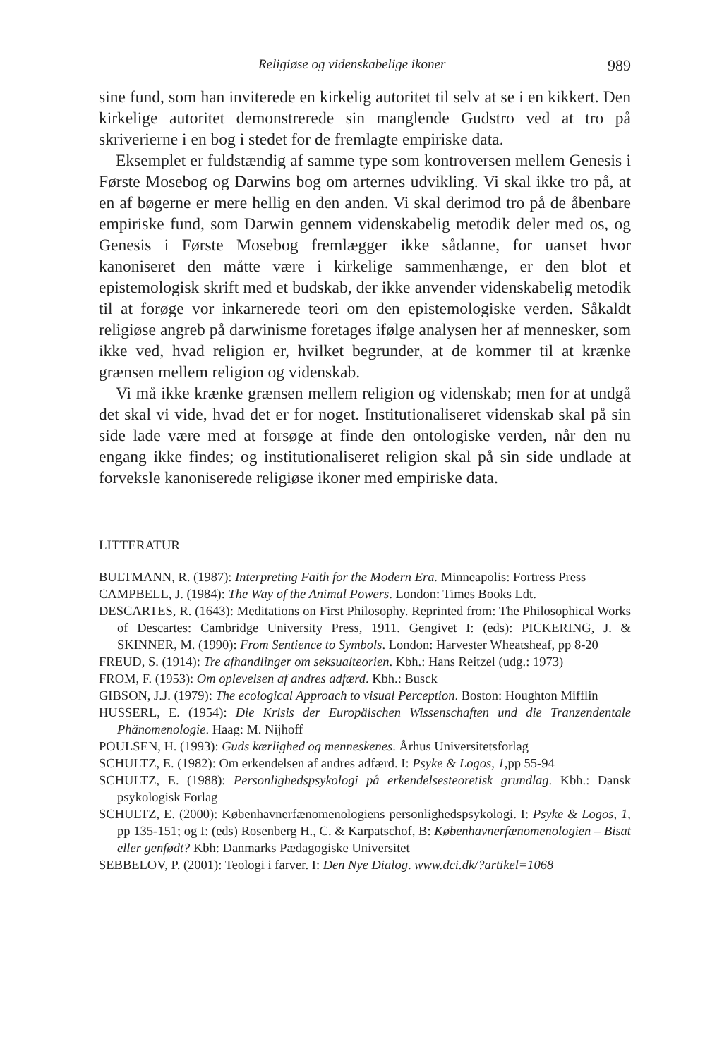Religiøse og videnskabelige ikoner 989
sine fund, som han inviterede en kirkelig autoritet til selv at se i en kikkert. Den kirkelige autoritet demonstrerede sin manglende Gudstro ved at tro på skriverierne i en bog i stedet for de fremlagte empiriske data.
Eksemplet er fuldstændig af samme type som kontroversen mellem Genesis i Første Mosebog og Darwins bog om arternes udvikling. Vi skal ikke tro på, at en af bøgerne er mere hellig en den anden. Vi skal derimod tro på de åbenbare empiriske fund, som Darwin gennem videnskabelig metodik deler med os, og Genesis i Første Mosebog fremlægger ikke sådanne, for uanset hvor kanoniseret den måtte være i kirkelige sammenhænge, er den blot et epistemologisk skrift med et budskab, der ikke anvender videnskabelig metodik til at forøge vor inkarnerede teori om den epistemologiske verden. Såkaldt religiøse angreb på darwinisme foretages ifølge analysen her af mennesker, som ikke ved, hvad religion er, hvilket begrunder, at de kommer til at krænke grænsen mellem religion og videnskab.
Vi må ikke krænke grænsen mellem religion og videnskab; men for at undgå det skal vi vide, hvad det er for noget. Institutionaliseret videnskab skal på sin side lade være med at forsøge at finde den ontologiske verden, når den nu engang ikke findes; og institutionaliseret religion skal på sin side undlade at forveksle kanoniserede religiøse ikoner med empiriske data.
LITTERATUR
BULTMANN, R. (1987): Interpreting Faith for the Modern Era. Minneapolis: Fortress Press
CAMPBELL, J. (1984): The Way of the Animal Powers. London: Times Books Ldt.
DESCARTES, R. (1643): Meditations on First Philosophy. Reprinted from: The Philosophical Works of Descartes: Cambridge University Press, 1911. Gengivet I: (eds): PICKERING, J. & SKINNER, M. (1990): From Sentience to Symbols. London: Harvester Wheatsheaf, pp 8-20
FREUD, S. (1914): Tre afhandlinger om seksualteorien. Kbh.: Hans Reitzel (udg.: 1973)
FROM, F. (1953): Om oplevelsen af andres adfærd. Kbh.: Busck
GIBSON, J.J. (1979): The ecological Approach to visual Perception. Boston: Houghton Mifflin
HUSSERL, E. (1954): Die Krisis der Europäischen Wissenschaften und die Tranzendentale Phänomenologie. Haag: M. Nijhoff
POULSEN, H. (1993): Guds kærlighed og menneskenes. Århus Universitetsforlag
SCHULTZ, E. (1982): Om erkendelsen af andres adfærd. I: Psyke & Logos, 1, pp 55-94
SCHULTZ, E. (1988): Personlighedspsykologi på erkendelsesteoretisk grundlag. Kbh.: Dansk psykologisk Forlag
SCHULTZ, E. (2000): Københavnerfænomenologiens personlighedspsykologi. I: Psyke & Logos, 1, pp 135-151; og I: (eds) Rosenberg H., C. & Karpatschof, B: Københavnerfænomenologien – Bisat eller genfødt? Kbh: Danmarks Pædagogiske Universitet
SEBBELOV, P. (2001): Teologi i farver. I: Den Nye Dialog. www.dci.dk/?artikel=1068